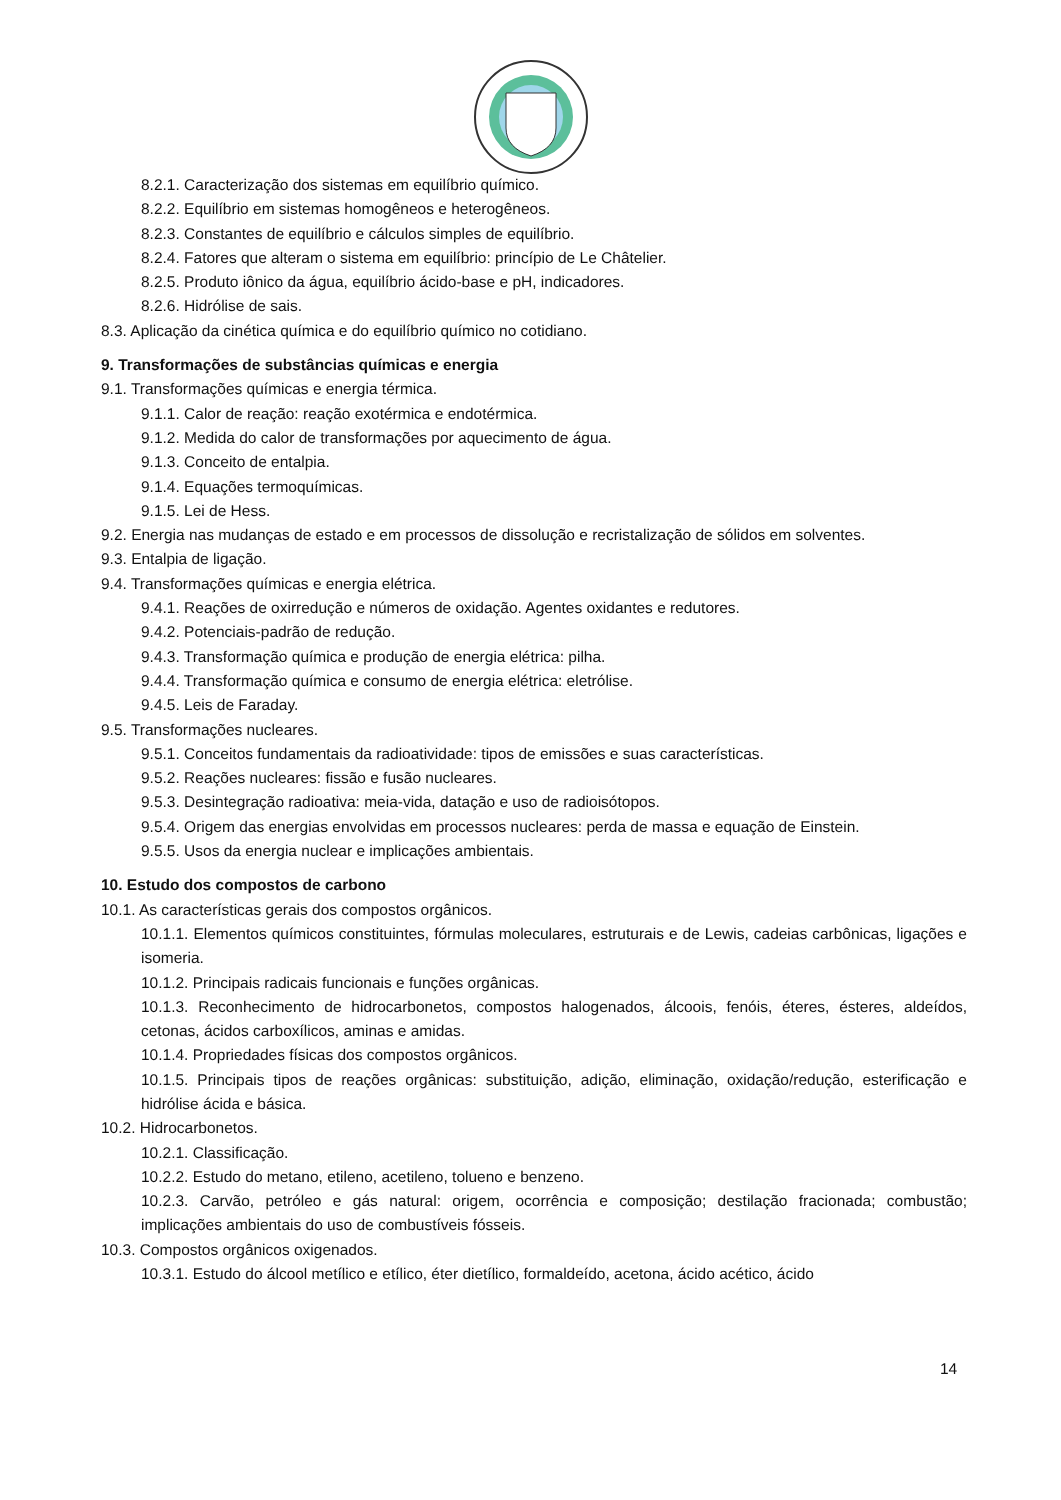8.2.1. Caracterização dos sistemas em equilíbrio químico.
8.2.2. Equilíbrio em sistemas homogêneos e heterogêneos.
8.2.3. Constantes de equilíbrio e cálculos simples de equilíbrio.
8.2.4. Fatores que alteram o sistema em equilíbrio: princípio de Le Châtelier.
8.2.5. Produto iônico da água, equilíbrio ácido-base e pH, indicadores.
8.2.6. Hidrólise de sais.
8.3. Aplicação da cinética química e do equilíbrio químico no cotidiano.
9. Transformações de substâncias químicas e energia
9.1. Transformações químicas e energia térmica.
9.1.1. Calor de reação: reação exotérmica e endotérmica.
9.1.2. Medida do calor de transformações por aquecimento de água.
9.1.3. Conceito de entalpia.
9.1.4. Equações termoquímicas.
9.1.5. Lei de Hess.
9.2. Energia nas mudanças de estado e em processos de dissolução e recristalização de sólidos em solventes.
9.3. Entalpia de ligação.
9.4. Transformações químicas e energia elétrica.
9.4.1. Reações de oxirredução e números de oxidação. Agentes oxidantes e redutores.
9.4.2. Potenciais-padrão de redução.
9.4.3. Transformação química e produção de energia elétrica: pilha.
9.4.4. Transformação química e consumo de energia elétrica: eletrólise.
9.4.5. Leis de Faraday.
9.5. Transformações nucleares.
9.5.1. Conceitos fundamentais da radioatividade: tipos de emissões e suas características.
9.5.2. Reações nucleares: fissão e fusão nucleares.
9.5.3. Desintegração radioativa: meia-vida, datação e uso de radioisótopos.
9.5.4. Origem das energias envolvidas em processos nucleares: perda de massa e equação de Einstein.
9.5.5. Usos da energia nuclear e implicações ambientais.
10. Estudo dos compostos de carbono
10.1. As características gerais dos compostos orgânicos.
10.1.1. Elementos químicos constituintes, fórmulas moleculares, estruturais e de Lewis, cadeias carbônicas, ligações e isomeria.
10.1.2. Principais radicais funcionais e funções orgânicas.
10.1.3. Reconhecimento de hidrocarbonetos, compostos halogenados, álcoois, fenóis, éteres, ésteres, aldeídos, cetonas, ácidos carboxílicos, aminas e amidas.
10.1.4. Propriedades físicas dos compostos orgânicos.
10.1.5. Principais tipos de reações orgânicas: substituição, adição, eliminação, oxidação/redução, esterificação e hidrólise ácida e básica.
10.2. Hidrocarbonetos.
10.2.1. Classificação.
10.2.2. Estudo do metano, etileno, acetileno, tolueno e benzeno.
10.2.3. Carvão, petróleo e gás natural: origem, ocorrência e composição; destilação fracionada; combustão; implicações ambientais do uso de combustíveis fósseis.
10.3. Compostos orgânicos oxigenados.
10.3.1. Estudo do álcool metílico e etílico, éter dietílico, formaldeído, acetona, ácido acético, ácido
14